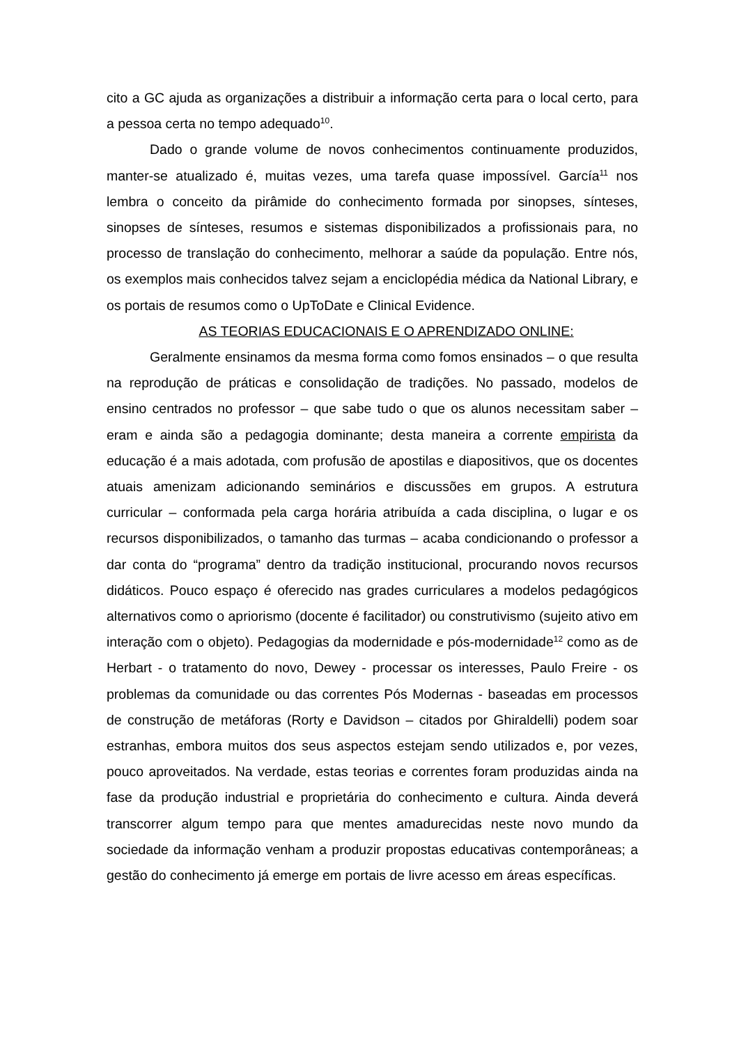cito a GC ajuda as organizações a distribuir a informação certa para o local certo, para a pessoa certa no tempo adequado<sup>10</sup>.
Dado o grande volume de novos conhecimentos continuamente produzidos, manter-se atualizado é, muitas vezes, uma tarefa quase impossível. García<sup>11</sup> nos lembra o conceito da pirâmide do conhecimento formada por sinopses, sínteses, sinopses de sínteses, resumos e sistemas disponibilizados a profissionais para, no processo de translação do conhecimento, melhorar a saúde da população. Entre nós, os exemplos mais conhecidos talvez sejam a enciclopédia médica da National Library, e os portais de resumos como o UpToDate e Clinical Evidence.
AS TEORIAS EDUCACIONAIS E O APRENDIZADO ONLINE:
Geralmente ensinamos da mesma forma como fomos ensinados – o que resulta na reprodução de práticas e consolidação de tradições. No passado, modelos de ensino centrados no professor – que sabe tudo o que os alunos necessitam saber – eram e ainda são a pedagogia dominante; desta maneira a corrente empirista da educação é a mais adotada, com profusão de apostilas e diapositivos, que os docentes atuais amenizam adicionando seminários e discussões em grupos. A estrutura curricular – conformada pela carga horária atribuída a cada disciplina, o lugar e os recursos disponibilizados, o tamanho das turmas – acaba condicionando o professor a dar conta do “programa” dentro da tradição institucional, procurando novos recursos didáticos. Pouco espaço é oferecido nas grades curriculares a modelos pedagógicos alternativos como o apriorismo (docente é facilitador) ou construtivismo (sujeito ativo em interação com o objeto). Pedagogias da modernidade e pós-modernidade<sup>12</sup> como as de Herbart - o tratamento do novo, Dewey - processar os interesses, Paulo Freire - os problemas da comunidade ou das correntes Pós Modernas - baseadas em processos de construção de metáforas (Rorty e Davidson – citados por Ghiraldelli) podem soar estranhas, embora muitos dos seus aspectos estejam sendo utilizados e, por vezes, pouco aproveitados. Na verdade, estas teorias e correntes foram produzidas ainda na fase da produção industrial e proprietária do conhecimento e cultura. Ainda deverá transcorrer algum tempo para que mentes amadurecidas neste novo mundo da sociedade da informação venham a produzir propostas educativas contemporâneas; a gestão do conhecimento já emerge em portais de livre acesso em áreas específicas.